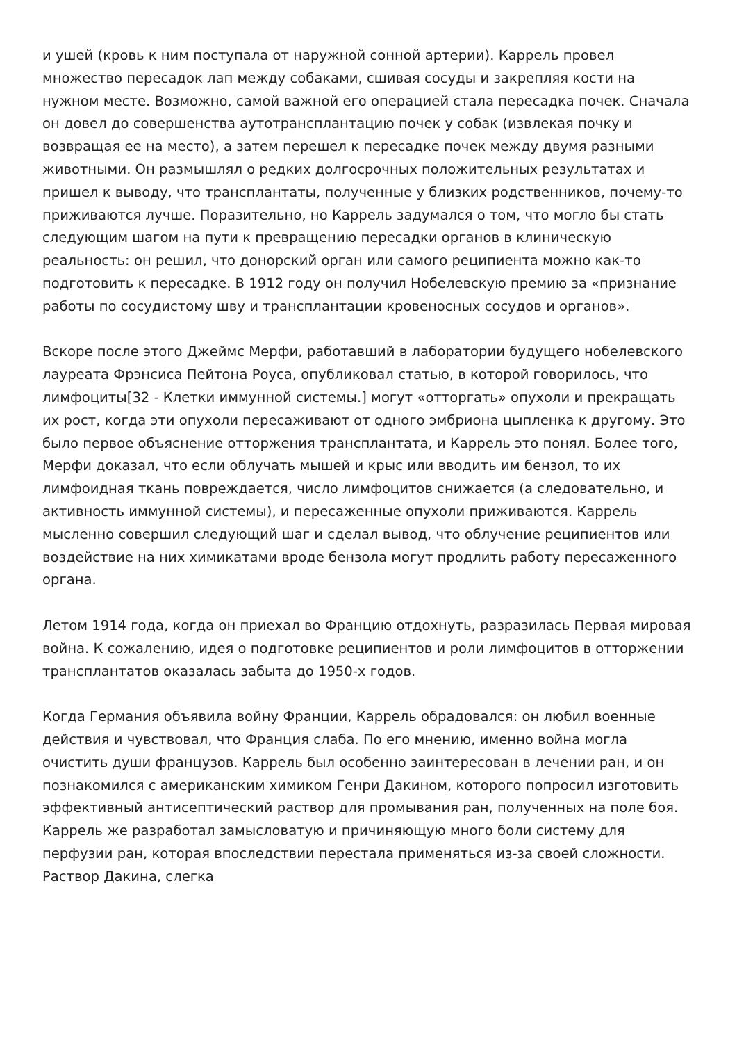и ушей (кровь к ним поступала от наружной сонной артерии). Каррель провел множество пересадок лап между собаками, сшивая сосуды и закрепляя кости на нужном месте. Возможно, самой важной его операцией стала пересадка почек. Сначала он довел до совершенства аутотрансплантацию почек у собак (извлекая почку и возвращая ее на место), а затем перешел к пересадке почек между двумя разными животными. Он размышлял о редких долгосрочных положительных результатах и пришел к выводу, что трансплантаты, полученные у близких родственников, почему-то приживаются лучше. Поразительно, но Каррель задумался о том, что могло бы стать следующим шагом на пути к превращению пересадки органов в клиническую реальность: он решил, что донорский орган или самого реципиента можно как-то подготовить к пересадке. В 1912 году он получил Нобелевскую премию за «признание работы по сосудистому шву и трансплантации кровеносных сосудов и органов».
Вскоре после этого Джеймс Мерфи, работавший в лаборатории будущего нобелевского лауреата Фрэнсиса Пейтона Роуса, опубликовал статью, в которой говорилось, что лимфоциты[32 - Клетки иммунной системы.] могут «отторгать» опухоли и прекращать их рост, когда эти опухоли пересаживают от одного эмбриона цыпленка к другому. Это было первое объяснение отторжения трансплантата, и Каррель это понял. Более того, Мерфи доказал, что если облучать мышей и крыс или вводить им бензол, то их лимфоидная ткань повреждается, число лимфоцитов снижается (а следовательно, и активность иммунной системы), и пересаженные опухоли приживаются. Каррель мысленно совершил следующий шаг и сделал вывод, что облучение реципиентов или воздействие на них химикатами вроде бензола могут продлить работу пересаженного органа.
Летом 1914 года, когда он приехал во Францию отдохнуть, разразилась Первая мировая война. К сожалению, идея о подготовке реципиентов и роли лимфоцитов в отторжении трансплантатов оказалась забыта до 1950-х годов.
Когда Германия объявила войну Франции, Каррель обрадовался: он любил военные действия и чувствовал, что Франция слаба. По его мнению, именно война могла очистить души французов. Каррель был особенно заинтересован в лечении ран, и он познакомился с американским химиком Генри Дакином, которого попросил изготовить эффективный антисептический раствор для промывания ран, полученных на поле боя. Каррель же разработал замысловатую и причиняющую много боли систему для перфузии ран, которая впоследствии перестала применяться из-за своей сложности. Раствор Дакина, слегка